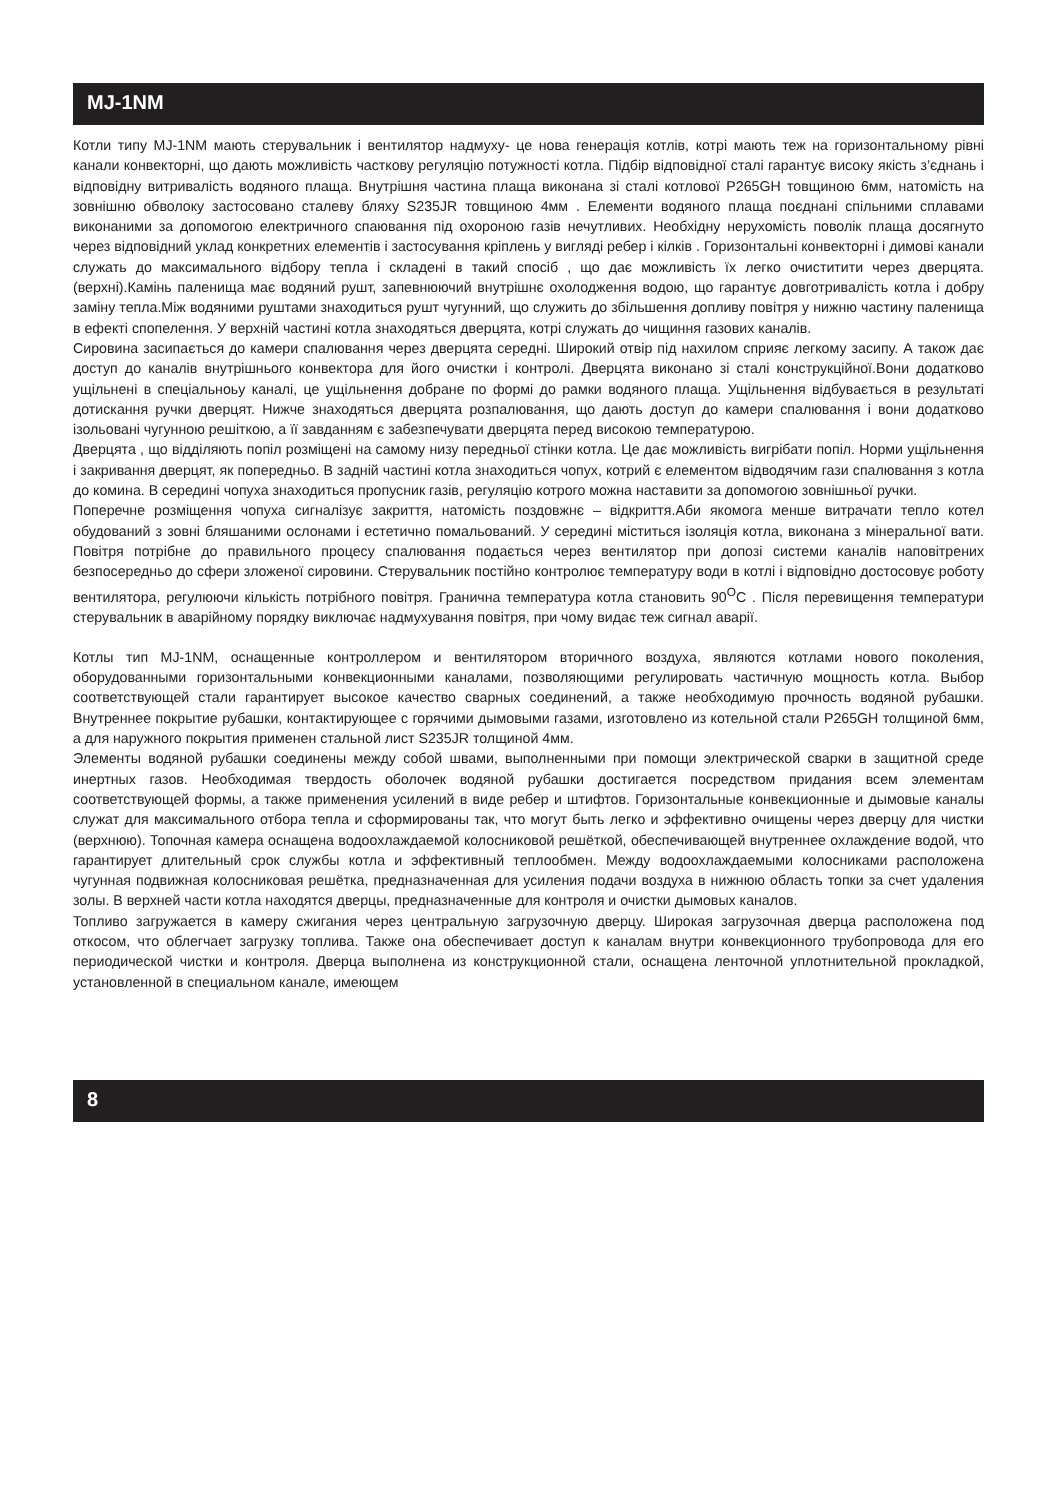MJ-1NM
Котли типу MJ-1NM мають стерувальник і вентилятор надмуху- це нова генерація котлів, котрі мають теж на горизонтальному рівні канали конвекторні, що дають можливість часткову регуляцію потужності котла. Підбір відповідної сталі гарантує високу якість з’єднань і відповідну витривалість водяного плаща. Внутрішня частина плаща виконана зі сталі котлової P265GH товщиною 6мм, натомість на зовнішню обволоку застосовано сталеву бляху S235JR товщиною 4мм . Елементи водяного плаща поєднані спільними сплавами виконаними за допомогою електричного спаювання під охороною газів нечутливих. Необхідну нерухомість поволік плаща досягнуто через відповідний уклад конкретних елементів і застосування кріплень у вигляді ребер і кілків . Горизонтальні конвекторні і димові канали служать до максимального відбору тепла і складені в такий спосіб , що дає можливість їх легко очиститити через дверцята.(верхні).Камінь паленища має водяний рушт, запевнюючий внутрішнє охолодження водою, що гарантує довготривалість котла і добру заміну тепла.Між водяними руштами знаходиться рушт чугунний, що служить до збільшення допливу повітря у нижню частину паленища в ефекті спопелення. У верхній частині котла знаходяться дверцята, котрі служать до чищиння газових каналів.
Сировина засипається до камери спалювання через дверцята середні. Широкий отвір під нахилом сприяє легкому засипу. А також дає доступ до каналів внутрішнього конвектора для його очистки і контролі. Дверцята виконано зі сталі конструкційної.Вони додатково ущільнені в спеціальноьу каналі, це ущільнення добране по формі до рамки водяного плаща. Ущільнення відбувається в результаті дотискання ручки дверцят. Нижче знаходяться дверцята розпалювання, що дають доступ до камери спалювання і вони додатково ізольовані чугунною решіткою, а її завданням є забезпечувати дверцята перед високою температурою.
Дверцята , що відділяють попіл розміщені на самому низу передньої стінки котла. Це дає можливість вигрібати попіл. Норми ущільнення і закривання дверцят, як попередньо. В задній частині котла знаходиться чопух, котрий є елементом відводячим гази спалювання з котла до комина. В середині чопуха знаходиться пропусник газів, регуляцію котрого можна наставити за допомогою зовнішньої ручки.
Поперечне розміщення чопуха сигналізує закриття, натомість поздовжнє – відкриття.Аби якомога менше витрачати тепло котел обудований з зовні бляшаними ослонами і естетично помальований. У середині міститься ізоляція котла, виконана з мінеральної вати. Повітря потрібне до правильного процесу спалювання подається через вентилятор при допозі системи каналів наповітрених безпосередньо до сфери зложеної сировини. Стерувальник постійно контролює температуру води в котлі і відповідно достосовує роботу вентилятора, регулюючи кількість потрібного повітря. Гранична температура котла становить 90<sup>O</sup>C . Після перевищення температури стерувальник в аварійному порядку виключає надмухування повітря, при чому видає теж сигнал аварії.
Котлы тип MJ-1NM, оснащенные контроллером и вентилятором вторичного воздуха, являются котлами нового поколения, оборудованными горизонтальными конвекционными каналами, позволяющими регулировать частичную мощность котла. Выбор соответствующей стали гарантирует высокое качество сварных соединений, а также необходимую прочность водяной рубашки. Внутреннее покрытие рубашки, контактирующее с горячими дымовыми газами, изготовлено из котельной стали P265GH толщиной 6мм, а для наружного покрытия применен стальной лист S235JR толщиной 4мм.
Элементы водяной рубашки соединены между собой швами, выполненными при помощи электрической сварки в защитной среде инертных газов. Необходимая твердость оболочек водяной рубашки достигается посредством придания всем элементам соответствующей формы, а также применения усилений в виде ребер и штифтов. Горизонтальные конвекционные и дымовые каналы служат для максимального отбора тепла и сформированы так, что могут быть легко и эффективно очищены через дверцу для чистки (верхнюю). Топочная камера оснащена водоохлаждаемой колосниковой решёткой, обеспечивающей внутреннее охлаждение водой, что гарантирует длительный срок службы котла и эффективный теплообмен. Между водоохлаждаемыми колосниками расположена чугунная подвижная колосниковая решётка, предназначенная для усиления подачи воздуха в нижнюю область топки за счет удаления золы. В верхней части котла находятся дверцы, предназначенные для контроля и очистки дымовых каналов.
Топливо загружается в камеру сжигания через центральную загрузочную дверцу. Широкая загрузочная дверца расположена под откосом, что облегчает загрузку топлива. Также она обеспечивает доступ к каналам внутри конвекционного трубопровода для его периодической чистки и контроля. Дверца выполнена из конструкционной стали, оснащена ленточной уплотнительной прокладкой, установленной в специальном канале, имеющем
8